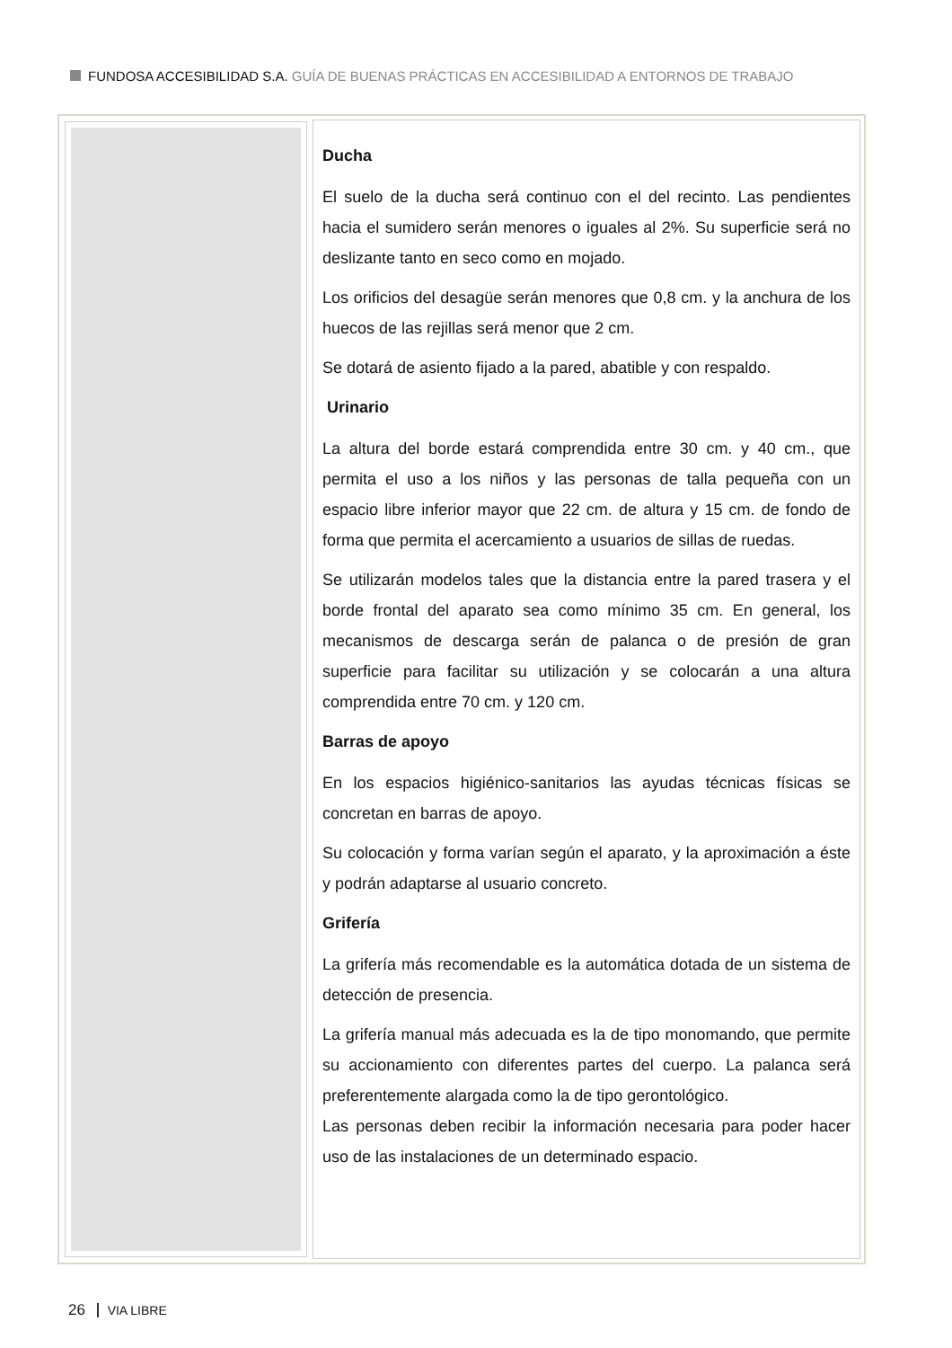FUNDOSA ACCESIBILIDAD S.A. GUÍA DE BUENAS PRÁCTICAS EN ACCESIBILIDAD A ENTORNOS DE TRABAJO
Ducha
El suelo de la ducha será continuo con el del recinto. Las pendientes hacia el sumidero serán menores o iguales al 2%. Su superficie será no deslizante tanto en seco como en mojado.
Los orificios del desagüe serán menores que 0,8 cm. y la anchura de los huecos de las rejillas será menor que 2 cm.
Se dotará de asiento fijado a la pared, abatible y con respaldo.
Urinario
La altura del borde estará comprendida entre 30 cm. y 40 cm., que permita el uso a los niños y las personas de talla pequeña con un espacio libre inferior mayor que 22 cm. de altura y 15 cm. de fondo de forma que permita el acercamiento a usuarios de sillas de ruedas.
Se utilizarán modelos tales que la distancia entre la pared trasera y el borde frontal del aparato sea como mínimo 35 cm. En general, los mecanismos de descarga serán de palanca o de presión de gran superficie para facilitar su utilización y se colocarán a una altura comprendida entre 70 cm. y 120 cm.
Barras de apoyo
En los espacios higiénico-sanitarios las ayudas técnicas físicas se concretan en barras de apoyo.
Su colocación y forma varían según el aparato, y la aproximación a éste y podrán adaptarse al usuario concreto.
Grifería
La grifería más recomendable es la automática dotada de un sistema de detección de presencia.
La grifería manual más adecuada es la de tipo monomando, que permite su accionamiento con diferentes partes del cuerpo. La palanca será preferentemente alargada como la de tipo gerontológico.
Las personas deben recibir la información necesaria para poder hacer uso de las instalaciones de un determinado espacio.
26 VIA LIBRE